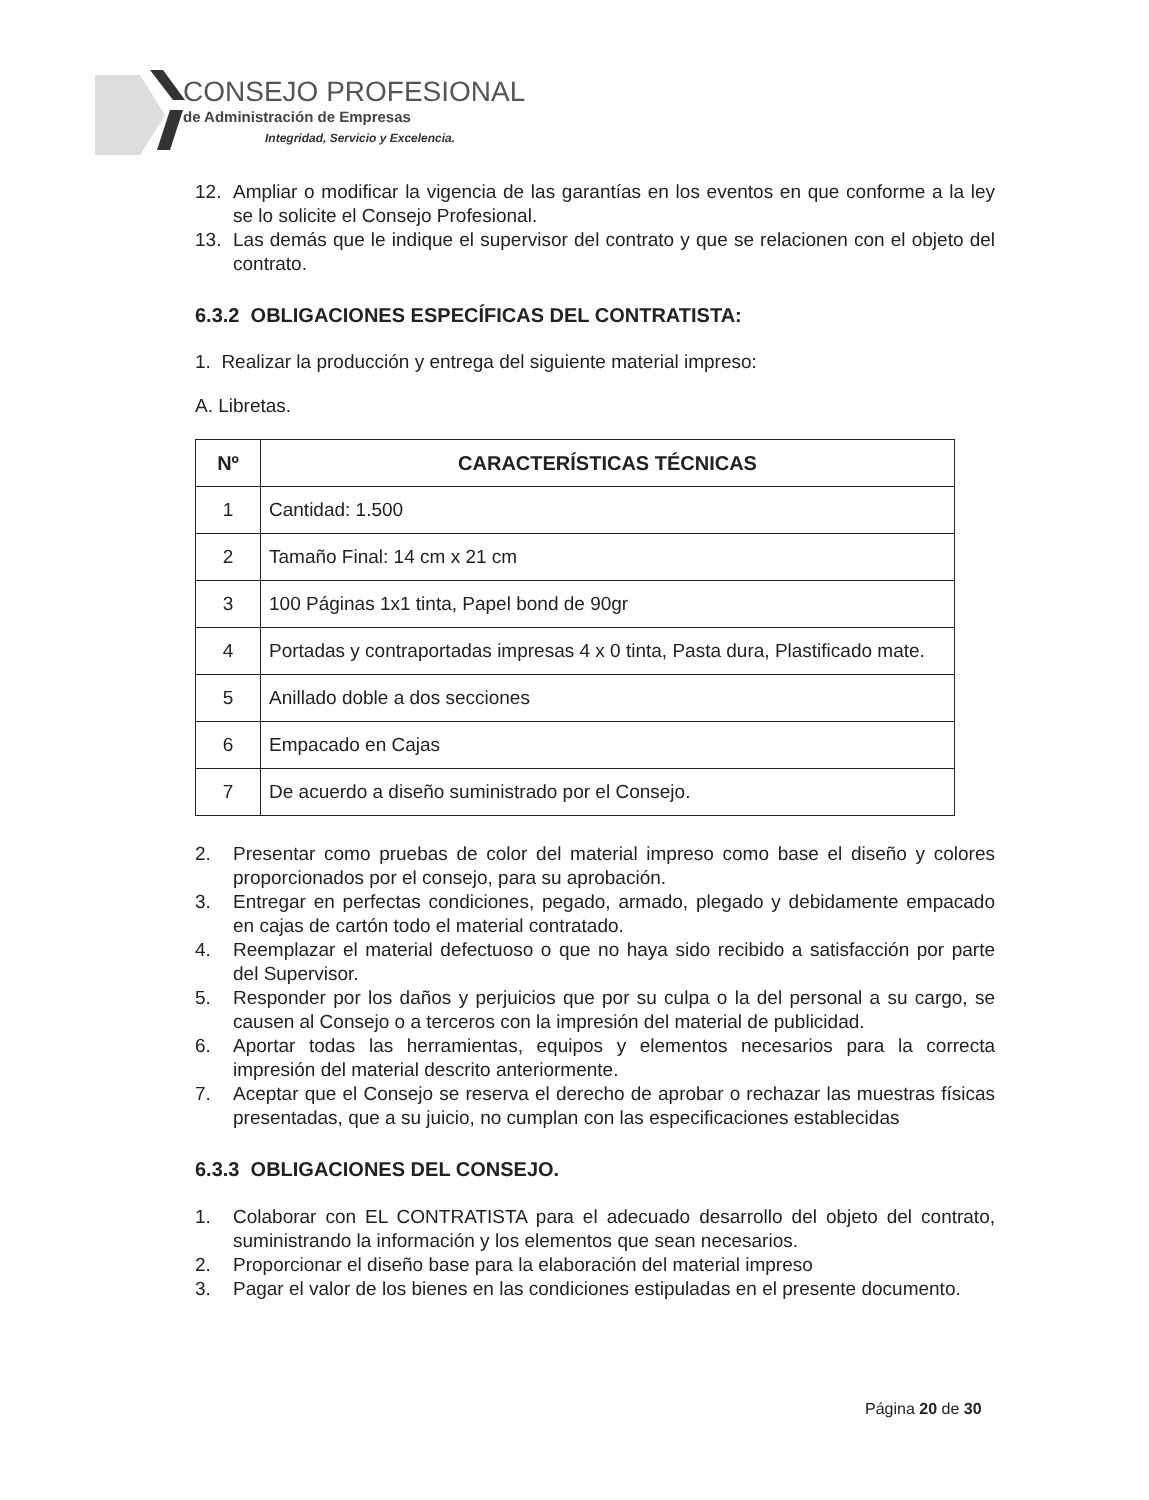CONSEJO PROFESIONAL
de Administración de Empresas
Integridad, Servicio y Excelencia.
12. Ampliar o modificar la vigencia de las garantías en los eventos en que conforme a la ley se lo solicite el Consejo Profesional.
13. Las demás que le indique el supervisor del contrato y que se relacionen con el objeto del contrato.
6.3.2 OBLIGACIONES ESPECÍFICAS DEL CONTRATISTA:
1. Realizar la producción y entrega del siguiente material impreso:
A. Libretas.
| Nº | CARACTERÍSTICAS TÉCNICAS |
| --- | --- |
| 1 | Cantidad: 1.500 |
| 2 | Tamaño Final: 14 cm x 21 cm |
| 3 | 100 Páginas 1x1 tinta, Papel bond de 90gr |
| 4 | Portadas y contraportadas impresas 4 x 0 tinta, Pasta dura, Plastificado mate. |
| 5 | Anillado doble a dos secciones |
| 6 | Empacado en Cajas |
| 7 | De acuerdo a diseño suministrado por el Consejo. |
2. Presentar como pruebas de color del material impreso como base el diseño y colores proporcionados por el consejo, para su aprobación.
3. Entregar en perfectas condiciones, pegado, armado, plegado y debidamente empacado en cajas de cartón todo el material contratado.
4. Reemplazar el material defectuoso o que no haya sido recibido a satisfacción por parte del Supervisor.
5. Responder por los daños y perjuicios que por su culpa o la del personal a su cargo, se causen al Consejo o a terceros con la impresión del material de publicidad.
6. Aportar todas las herramientas, equipos y elementos necesarios para la correcta impresión del material descrito anteriormente.
7. Aceptar que el Consejo se reserva el derecho de aprobar o rechazar las muestras físicas presentadas, que a su juicio, no cumplan con las especificaciones establecidas
6.3.3 OBLIGACIONES DEL CONSEJO.
1. Colaborar con EL CONTRATISTA para el adecuado desarrollo del objeto del contrato, suministrando la información y los elementos que sean necesarios.
2. Proporcionar el diseño base para la elaboración del material impreso
3. Pagar el valor de los bienes en las condiciones estipuladas en el presente documento.
Página 20 de 30